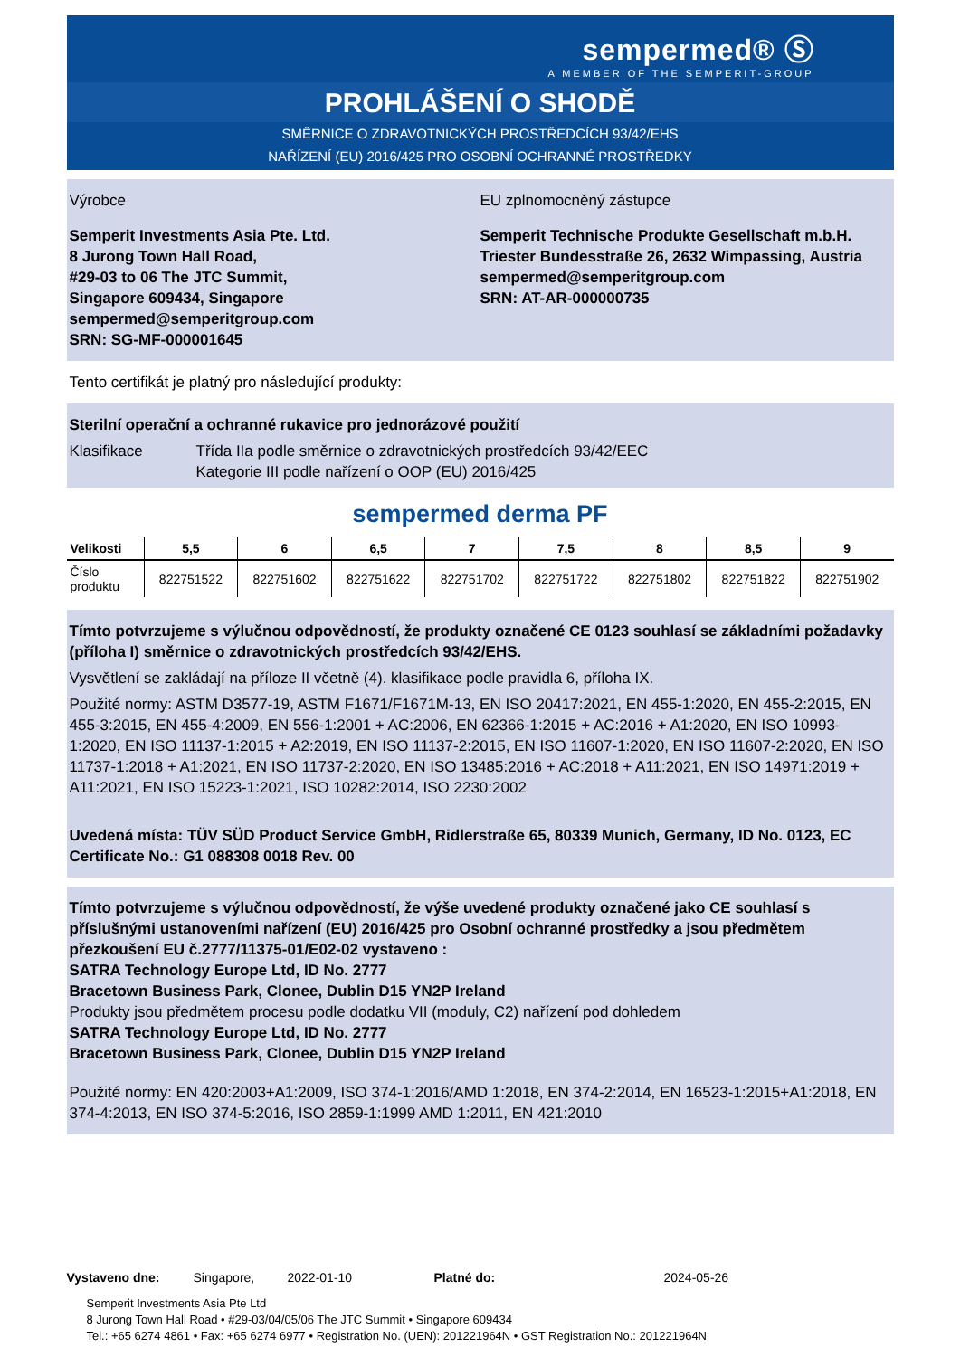sempermed® Ⓢ
A MEMBER OF THE SEMPERIT-GROUP
PROHLÁŠENÍ O SHODĚ
SMĚRNICE O ZDRAVOTNICKÝCH PROSTŘEDCÍCH 93/42/EHS
NAŘÍZENÍ (EU) 2016/425 PRO OSOBNÍ OCHRANNÉ PROSTŘEDKY
Výrobce
Semperit Investments Asia Pte. Ltd.
8 Jurong Town Hall Road,
#29-03 to 06 The JTC Summit,
Singapore 609434, Singapore
sempermed@semperitgroup.com
SRN: SG-MF-000001645
EU zplnomocněný zástupce
Semperit Technische Produkte Gesellschaft m.b.H.
Triester Bundesstraße 26, 2632 Wimpassing, Austria
sempermed@semperitgroup.com
SRN: AT-AR-000000735
Tento certifikát je platný pro následující produkty:
Sterilní operační a ochranné rukavice pro jednorázové použití
Klasifikace Třída IIa podle směrnice o zdravotnických prostředcích 93/42/EEC
Kategorie III podle nařízení o OOP (EU) 2016/425
sempermed derma PF
| Velikosti | 5,5 | 6 | 6,5 | 7 | 7,5 | 8 | 8,5 | 9 |
| --- | --- | --- | --- | --- | --- | --- | --- | --- |
| Číslo produktu | 822751522 | 822751602 | 822751622 | 822751702 | 822751722 | 822751802 | 822751822 | 822751902 |
Tímto potvrzujeme s výlučnou odpovědností, že produkty označené CE 0123 souhlasí se základními požadavky (příloha I) směrnice o zdravotnických prostředcích 93/42/EHS.
Vysvětlení se zakládají na příloze II včetně (4). klasifikace podle pravidla 6, příloha IX.
Použité normy: ASTM D3577-19, ASTM F1671/F1671M-13, EN ISO 20417:2021, EN 455-1:2020, EN 455-2:2015, EN 455-3:2015, EN 455-4:2009, EN 556-1:2001 + AC:2006, EN 62366-1:2015 + AC:2016 + A1:2020, EN ISO 10993-1:2020, EN ISO 11137-1:2015 + A2:2019, EN ISO 11137-2:2015, EN ISO 11607-1:2020, EN ISO 11607-2:2020, EN ISO 11737-1:2018 + A1:2021, EN ISO 11737-2:2020, EN ISO 13485:2016 + AC:2018 + A11:2021, EN ISO 14971:2019 + A11:2021, EN ISO 15223-1:2021, ISO 10282:2014, ISO 2230:2002
Uvedená místa: TÜV SÜD Product Service GmbH, Ridlerstraße 65, 80339 Munich, Germany, ID No. 0123, EC Certificate No.: G1 088308 0018 Rev. 00
Tímto potvrzujeme s výlučnou odpovědností, že výše uvedené produkty označené jako CE souhlasí s příslušnými ustanoveními nařízení (EU) 2016/425 pro Osobní ochranné prostředky a jsou předmětem přezkoušení EU č.2777/11375-01/E02-02 vystaveno :
SATRA Technology Europe Ltd, ID No. 2777
Bracetown Business Park, Clonee, Dublin D15 YN2P Ireland
Produkty jsou předmětem procesu podle dodatku VII (moduly, C2) nařízení pod dohledem
SATRA Technology Europe Ltd, ID No. 2777
Bracetown Business Park, Clonee, Dublin D15 YN2P Ireland
Použité normy: EN 420:2003+A1:2009, ISO 374-1:2016/AMD 1:2018, EN 374-2:2014, EN 16523-1:2015+A1:2018, EN 374-4:2013, EN ISO 374-5:2016, ISO 2859-1:1999 AMD 1:2011, EN 421:2010
Vystaveno dne: Singapore, 2022-01-10 Platné do: 2024-05-26
Semperit Investments Asia Pte Ltd
8 Jurong Town Hall Road • #29-03/04/05/06 The JTC Summit • Singapore 609434
Tel.: +65 6274 4861 • Fax: +65 6274 6977 • Registration No. (UEN): 201221964N • GST Registration No.: 201221964N